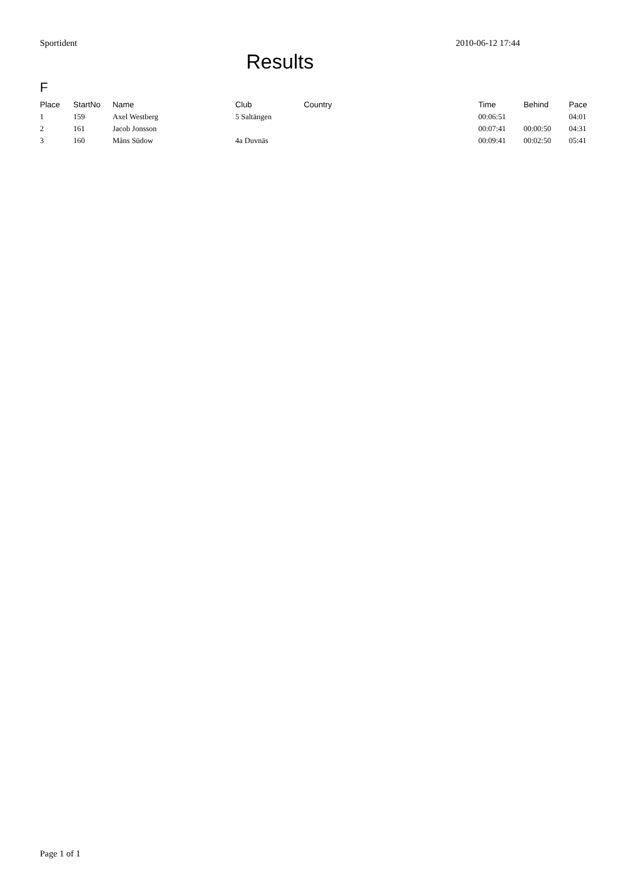Sportident 2010-06-12 17:44
Results
F
| Place | StartNo | Name | Club | Country | Time | Behind | Pace |
| --- | --- | --- | --- | --- | --- | --- | --- |
| 1 | 159 | Axel Westberg | 5 Saltängen | | 00:06:51 | | 04:01 |
| 2 | 161 | Jacob Jonsson | | | 00:07:41 | 00:00:50 | 04:31 |
| 3 | 160 | Måns Südow | 4a Duvnäs | | 00:09:41 | 00:02:50 | 05:41 |
Page 1 of 1